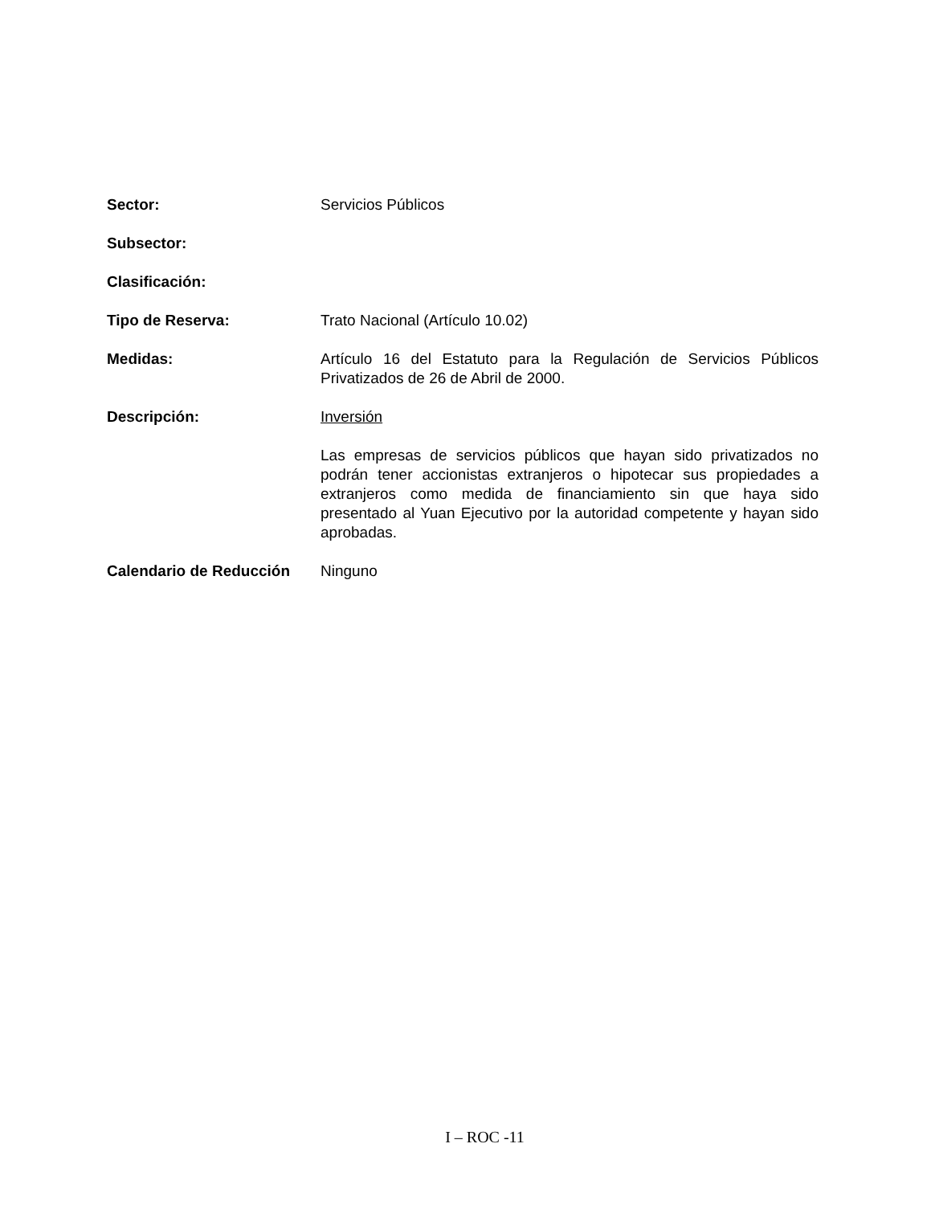Sector: Servicios Públicos
Subsector:
Clasificación:
Tipo de Reserva: Trato Nacional (Artículo 10.02)
Medidas: Artículo 16 del Estatuto para la Regulación de Servicios Públicos Privatizados de 26 de Abril de 2000.
Descripción: Inversión
Las empresas de servicios públicos que hayan sido privatizados no podrán tener accionistas extranjeros o hipotecar sus propiedades a extranjeros como medida de financiamiento sin que haya sido presentado al Yuan Ejecutivo por la autoridad competente y hayan sido aprobadas.
Calendario de Reducción Ninguno
I – ROC -11